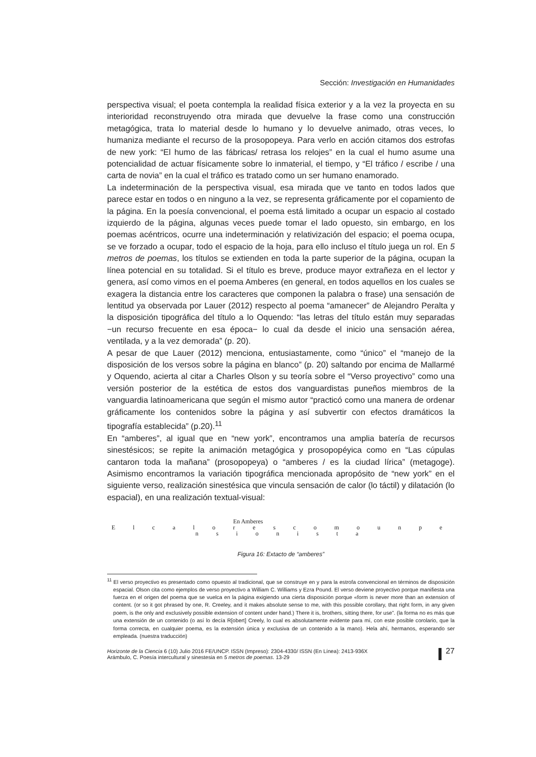Sección: Investigación en Humanidades
perspectiva visual; el poeta contempla la realidad física exterior y a la vez la proyecta en su interioridad reconstruyendo otra mirada que devuelve la frase como una construcción metagógica, trata lo material desde lo humano y lo devuelve animado, otras veces, lo humaniza mediante el recurso de la prosopopeya. Para verlo en acción citamos dos estrofas de new york: “El humo de las fábricas/ retrasa los relojes” en la cual el humo asume una potencialidad de actuar físicamente sobre lo inmaterial, el tiempo, y “El tráfico / escribe / una carta de novia” en la cual el tráfico es tratado como un ser humano enamorado.
La indeterminación de la perspectiva visual, esa mirada que ve tanto en todos lados que parece estar en todos o en ninguno a la vez, se representa gráficamente por el copamiento de la página. En la poesía convencional, el poema está limitado a ocupar un espacio al costado izquierdo de la página, algunas veces puede tomar el lado opuesto, sin embargo, en los poemas acéntricos, ocurre una indeterminación y relativización del espacio; el poema ocupa, se ve forzado a ocupar, todo el espacio de la hoja, para ello incluso el título juega un rol. En 5 metros de poemas, los títulos se extienden en toda la parte superior de la página, ocupan la línea potencial en su totalidad. Si el título es breve, produce mayor extrañeza en el lector y genera, así como vimos en el poema Amberes (en general, en todos aquellos en los cuales se exagera la distancia entre los caracteres que componen la palabra o frase) una sensación de lentitud ya observada por Lauer (2012) respecto al poema “amanecer” de Alejandro Peralta y la disposición tipográfica del título a lo Oquendo: “las letras del título están muy separadas −un recurso frecuente en esa época− lo cual da desde el inicio una sensación aérea, ventilada, y a la vez demorada” (p. 20).
A pesar de que Lauer (2012) menciona, entusiastamente, como “único” el “manejo de la disposición de los versos sobre la página en blanco” (p. 20) saltando por encima de Mallarmé y Oquendo, acierta al citar a Charles Olson y su teoría sobre el “Verso proyectivo” como una versión posterior de la estética de estos dos vanguardistas puneños miembros de la vanguardia latinoamericana que según el mismo autor “practicó como una manera de ordenar gráficamente los contenidos sobre la página y así subvertir con efectos dramáticos la tipografía establecida” (p.20).<sup>11</sup>
En “amberes”, al igual que en “new york”, encontramos una amplia batería de recursos sinestésicos; se repite la animación metagógica y prosopopéyica como en “Las cúpulas cantaron toda la mañana” (prosopopeya) o “amberes / es la ciudad lírica” (metagoge). Asimismo encontramos la variación tipográfica mencionada apropósito de “new york” en el siguiente verso, realización sinestésica que vincula sensación de calor (lo táctil) y dilatación (lo espacial), en una realización textual-visual:
En Amberes
E l c a l o r e s c o m o u n p e n s i o n i s t a
Figura 16: Extacto de “amberes”
<sup>11</sup> El verso proyectivo es presentado como opuesto al tradicional, que se construye en y para la estrofa convencional en términos de disposición espacial. Olson cita como ejemplos de verso proyectivo a William C. Williams y Ezra Pound. El verso deviene proyectivo porque manifiesta una fuerza en el origen del poema que se vuelca en la página exigiendo una cierta disposición porque «form is never more than an extension of content. (or so it got phrased by one, R. Creeley, and it makes absolute sense to me, with this possible corollary, that right form, in any given poem, is the only and exclusively possible extension of content under hand.) There it is, brothers, sitting there, for use”. (la forma no es más que una extensión de un contenido (o así lo decía R[obert] Creely, lo cual es absolutamente evidente para mí, con este posible corolario, que la forma correcta, en cualquier poema, es la extensión única y exclusiva de un contenido a la mano). Hela ahí, hermanos, esperando ser empleada. (nuestra traducción)
Horizonte de la Ciencia 6 (10) Julio 2016 FE/UNCP. ISSN (Impreso): 2304-4330/ ISSN (En Línea): 2413-936X
Arámbulo, C. Poesía intercultural y sinestesia en 5 metros de poemas. 13-29
27